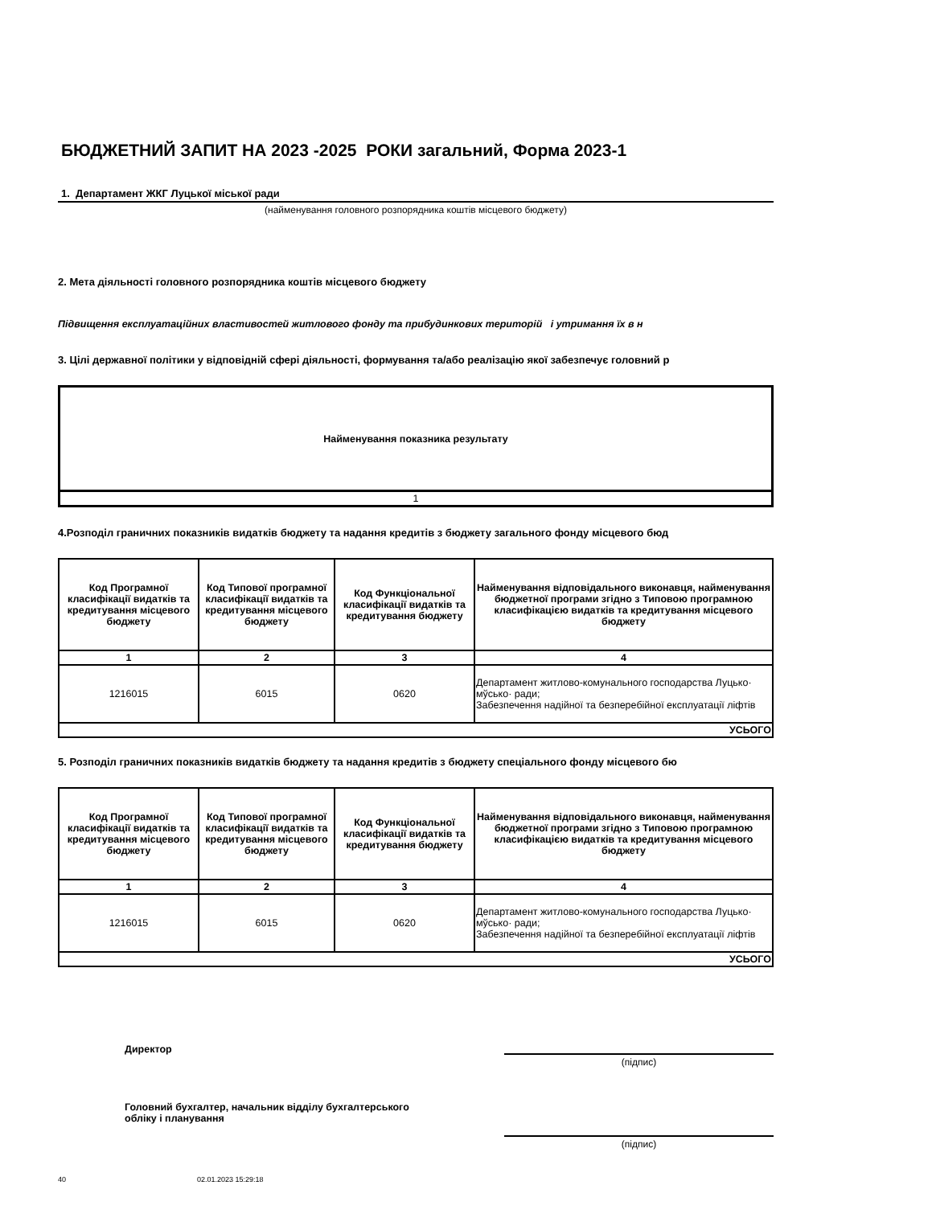БЮДЖЕТНИЙ ЗАПИТ НА 2023 -2025 РОКИ загальний, Форма 2023-1
1. Департамент ЖКГ Луцької міської ради
(найменування головного розпорядника коштів місцевого бюджету)
2. Мета діяльності головного розпорядника коштів місцевого бюджету
Підвищення експлуатаційних властивостей житлового фонду та прибудинкових територій і утримання їх в н
3. Цілі державної політики у відповідній сфері діяльності, формування та/або реалізацію якої забезпечує головний р
| Найменування показника результату |
| --- |
| 1 |
4.Розподіл граничних показників видатків бюджету та надання кредитів з бюджету загального фонду місцевого бюд
| Код Програмної класифікації видатків та кредитування місцевого бюджету | Код Типової програмної класифікації видатків та кредитування місцевого бюджету | Код Функціональної класифікації видатків та кредитування бюджету | Найменування відповідального виконавця, найменування бюджетної програми згідно з Типовою програмною класифікацією видатків та кредитування місцевого бюджету |
| --- | --- | --- | --- |
| 1 | 2 | 3 | 4 |
| 1216015 | 6015 | 0620 | Департамент житлово-комунального господарства Луцько· мўсько· ради; Забезпечення надійної та безперебійної експлуатації ліфтів |
| УСЬОГО | | | |
5. Розподіл граничних показників видатків бюджету та надання кредитів з бюджету спеціального фонду місцевого бю
| Код Програмної класифікації видатків та кредитування місцевого бюджету | Код Типової програмної класифікації видатків та кредитування місцевого бюджету | Код Функціональної класифікації видатків та кредитування бюджету | Найменування відповідального виконавця, найменування бюджетної програми згідно з Типовою програмною класифікацією видатків та кредитування місцевого бюджету |
| --- | --- | --- | --- |
| 1 | 2 | 3 | 4 |
| 1216015 | 6015 | 0620 | Департамент житлово-комунального господарства Луцько· мўсько· ради; Забезпечення надійної та безперебійної експлуатації ліфтів |
| УСЬОГО | | | |
Директор
(підпис)
Головний бухгалтер, начальник відділу бухгалтерського
обліку і планування
(підпис)
40 02.01.2023 15:29:18